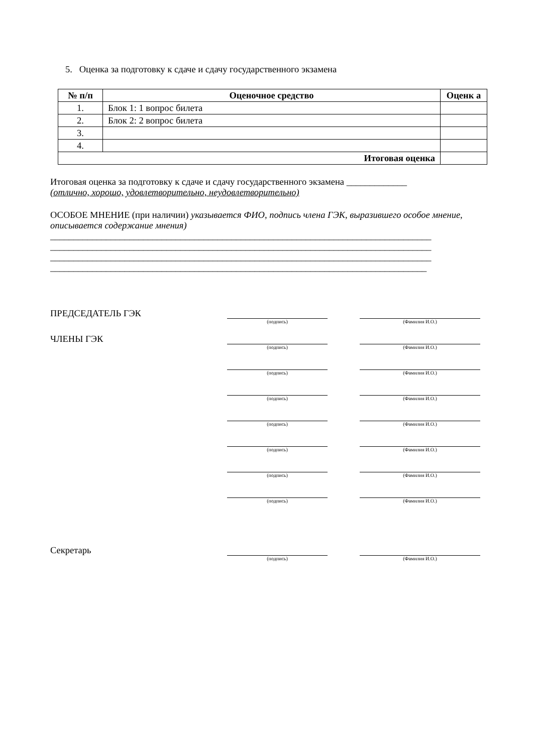5. Оценка за подготовку к сдаче и сдачу государственного экзамена
| № п/п | Оценочное средство | Оценк а |
| --- | --- | --- |
| 1. | Блок 1: 1 вопрос билета | |
| 2. | Блок 2: 2 вопрос билета | |
| 3. | | |
| 4. | | |
| Итоговая оценка | | |
Итоговая оценка за подготовку к сдаче и сдачу государственного экзамена _____________
(отлично, хорошо, удовлетворительно, неудовлетворительно)
ОСОБОЕ МНЕНИЕ (при наличии) указывается ФИО, подпись члена ГЭК, выразившего особое мнение, описывается содержание мнения)
__________________________________________________________________________________
__________________________________________________________________________________
__________________________________________________________________________________
_________________________________________________________________________________
ПРЕДСЕДАТЕЛЬ ГЭК
(подпись) (Фамилия И.О.)
ЧЛЕНЫ ГЭК
(подпись) (Фамилия И.О.)
(подпись) (Фамилия И.О.)
(подпись) (Фамилия И.О.)
(подпись) (Фамилия И.О.)
(подпись) (Фамилия И.О.)
(подпись) (Фамилия И.О.)
(подпись) (Фамилия И.О.)
Секретарь
(подпись) (Фамилия И.О.)